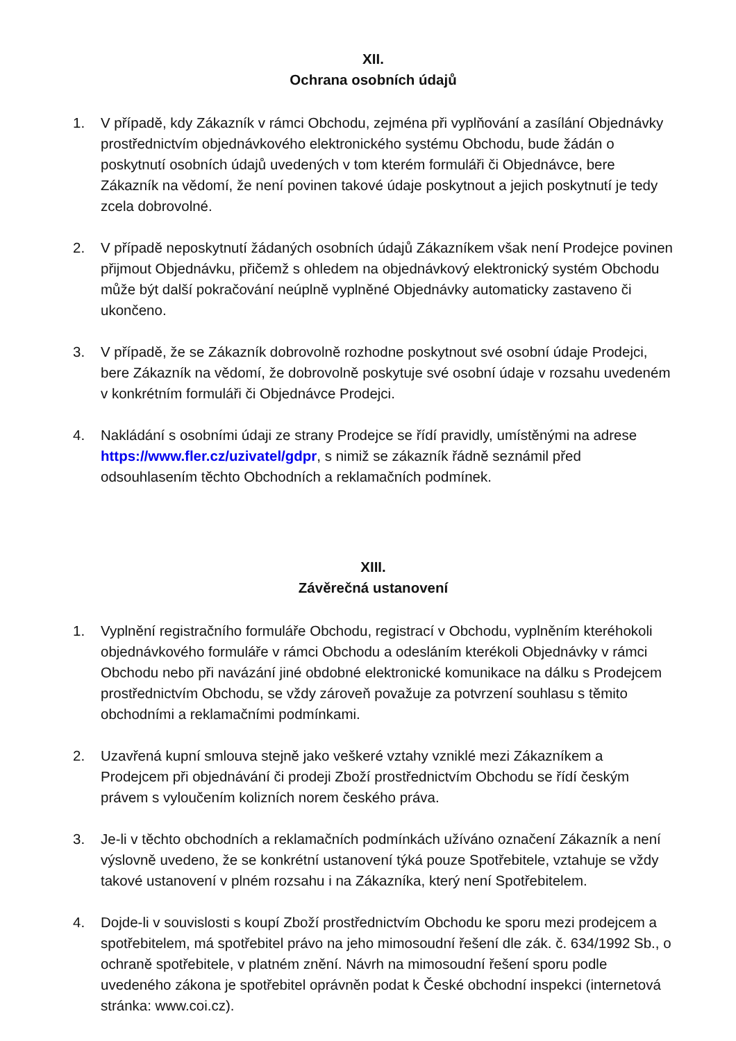XII.
Ochrana osobních údajů
1. V případě, kdy Zákazník v rámci Obchodu, zejména při vyplňování a zasílání Objednávky prostřednictvím objednávkového elektronického systému Obchodu, bude žádán o poskytnutí osobních údajů uvedených v tom kterém formuláři či Objednávce, bere Zákazník na vědomí, že není povinen takové údaje poskytnout a jejich poskytnutí je tedy zcela dobrovolné.
2. V případě neposkytnutí žádaných osobních údajů Zákazníkem však není Prodejce povinen přijmout Objednávku, přičemž s ohledem na objednávkový elektronický systém Obchodu může být další pokračování neúplně vyplněné Objednávky automaticky zastaveno či ukončeno.
3. V případě, že se Zákazník dobrovolně rozhodne poskytnout své osobní údaje Prodejci, bere Zákazník na vědomí, že dobrovolně poskytuje své osobní údaje v rozsahu uvedeném v konkrétním formuláři či Objednávce Prodejci.
4. Nakládání s osobními údaji ze strany Prodejce se řídí pravidly, umístěnými na adrese https://www.fler.cz/uzivatel/gdpr, s nimiž se zákazník řádně seznámil před odsouhlasením těchto Obchodních a reklamačních podmínek.
XIII.
Závěrečná ustanovení
1. Vyplnění registračního formuláře Obchodu, registrací v Obchodu, vyplněním kteréhokoli objednávkového formuláře v rámci Obchodu a odesláním kterékoli Objednávky v rámci Obchodu nebo při navázání jiné obdobné elektronické komunikace na dálku s Prodejcem prostřednictvím Obchodu, se vždy zároveň považuje za potvrzení souhlasu s těmito obchodními a reklamačními podmínkami.
2. Uzavřená kupní smlouva stejně jako veškeré vztahy vzniklé mezi Zákazníkem a Prodejcem při objednávání či prodeji Zboží prostřednictvím Obchodu se řídí českým právem s vyloučením kolizních norem českého práva.
3. Je-li v těchto obchodních a reklamačních podmínkách užíváno označení Zákazník a není výslovně uvedeno, že se konkrétní ustanovení týká pouze Spotřebitele, vztahuje se vždy takové ustanovení v plném rozsahu i na Zákazníka, který není Spotřebitelem.
4. Dojde-li v souvislosti s koupí Zboží prostřednictvím Obchodu ke sporu mezi prodejcem a spotřebitelem, má spotřebitel právo na jeho mimosoudní řešení dle zák. č. 634/1992 Sb., o ochraně spotřebitele, v platném znění. Návrh na mimosoudní řešení sporu podle uvedeného zákona je spotřebitel oprávněn podat k České obchodní inspekci (internetová stránka: www.coi.cz).